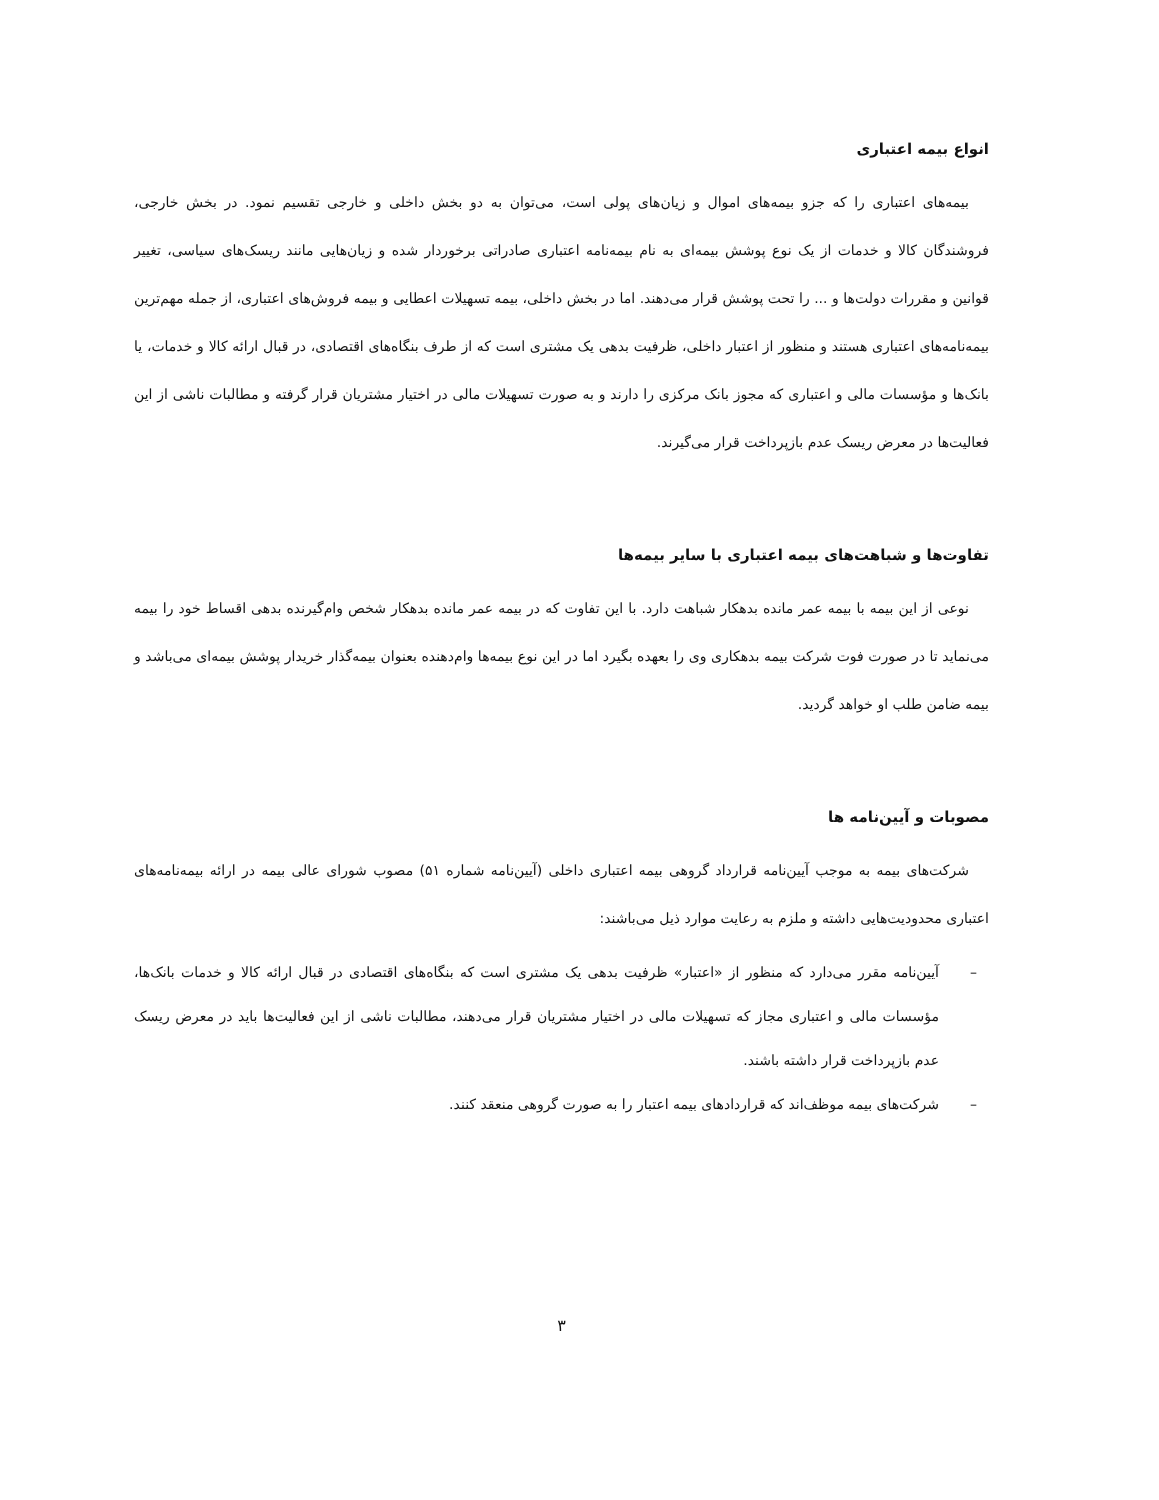انواع بیمه اعتباری
بیمه‌های اعتباری را که جزو بیمه‌های اموال و زیان‌های پولی است، می‌توان به دو بخش داخلی و خارجی تقسیم نمود. در بخش خارجی، فروشندگان کالا و خدمات از یک نوع پوشش بیمه‌ای به نام بیمه‌نامه اعتباری صادراتی برخوردار شده و زیان‌هایی مانند ریسک‌های سیاسی، تغییر قوانین و مقررات دولت‌ها و ... را تحت پوشش قرار می‌دهند. اما در بخش داخلی، بیمه تسهیلات اعطایی و بیمه فروش‌های اعتباری، از جمله مهم‌ترین بیمه‌نامه‌های اعتباری هستند و منظور از اعتبار داخلی، ظرفیت بدهی یک مشتری است که از طرف بنگاه‌های اقتصادی، در قبال ارائه کالا و خدمات، یا بانک‌ها و مؤسسات مالی و اعتباری که مجوز بانک مرکزی را دارند و به صورت تسهیلات مالی در اختیار مشتریان قرار گرفته و مطالبات ناشی از این فعالیت‌ها در معرض ریسک عدم بازپرداخت قرار می‌گیرند.
تفاوت‌ها و شباهت‌های بیمه اعتباری با سایر بیمه‌ها
نوعی از این بیمه با بیمه عمر مانده بدهکار شباهت دارد. با این تفاوت که در بیمه عمر مانده بدهکار شخص وام‌گیرنده بدهی اقساط خود را بیمه می‌نماید تا در صورت فوت شرکت بیمه بدهکاری وی را بعهده بگیرد اما در این نوع بیمه‌ها وام‌دهنده بعنوان بیمه‌گذار خریدار پوشش بیمه‌ای می‌باشد و بیمه ضامن طلب او خواهد گردید.
مصوبات و آیین‌نامه ها
شرکت‌های بیمه به موجب آیین‌نامه قرارداد گروهی بیمه اعتباری داخلی (آیین‌نامه شماره ۵۱) مصوب شورای عالی بیمه در ارائه بیمه‌نامه‌های اعتباری محدودیت‌هایی داشته و ملزم به رعایت موارد ذیل می‌باشند:
– آیین‌نامه مقرر می‌دارد که منظور از «اعتبار» ظرفیت بدهی یک مشتری است که بنگاه‌های اقتصادی در قبال ارائه کالا و خدمات بانک‌ها، مؤسسات مالی و اعتباری مجاز که تسهیلات مالی در اختیار مشتریان قرار می‌دهند، مطالبات ناشی از این فعالیت‌ها باید در معرض ریسک عدم بازپرداخت قرار داشته باشند.
– شرکت‌های بیمه موظف‌اند که قراردادهای بیمه اعتبار را به صورت گروهی منعقد کنند.
۳